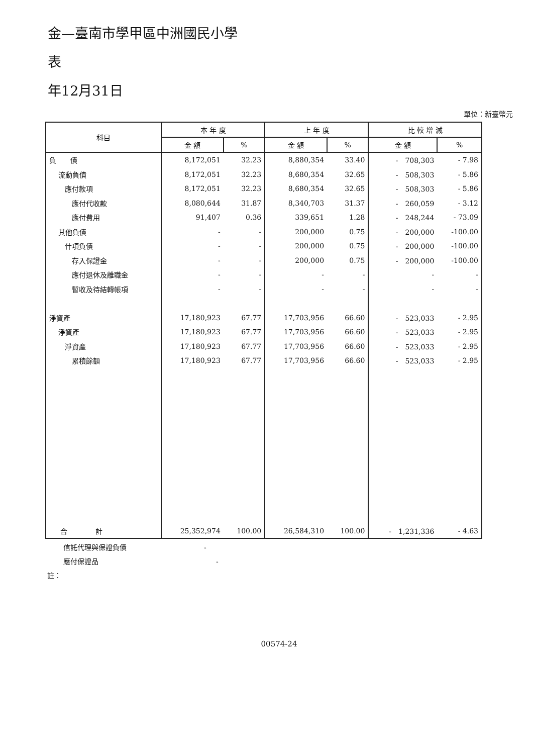金—臺南市學甲區中洲國民小學
表
年12月31日
單位：新臺幣元
| 科目 | 本 年 度 | | 上 年 度 | | 比 較 增 減 | |
| --- | --- | --- | --- | --- | --- | --- |
| | 金 額 | % | 金 額 | % | 金 額 | % |
| 負 債 | 8,172,051 | 32.23 | 8,880,354 | 33.40 | - 708,303 | - 7.98 |
| 流動負債 | 8,172,051 | 32.23 | 8,680,354 | 32.65 | - 508,303 | - 5.86 |
| 應付款項 | 8,172,051 | 32.23 | 8,680,354 | 32.65 | - 508,303 | - 5.86 |
| 應付代收款 | 8,080,644 | 31.87 | 8,340,703 | 31.37 | - 260,059 | - 3.12 |
| 應付費用 | 91,407 | 0.36 | 339,651 | 1.28 | - 248,244 | - 73.09 |
| 其他負債 | - | - | 200,000 | 0.75 | - 200,000 | -100.00 |
| 什項負債 | - | - | 200,000 | 0.75 | - 200,000 | -100.00 |
| 存入保證金 | - | - | 200,000 | 0.75 | - 200,000 | -100.00 |
| 應付退休及離職金 | - | - | - | - | - | - |
| 暫收及待結轉帳項 | - | - | - | - | - | - |
| 淨資產 | 17,180,923 | 67.77 | 17,703,956 | 66.60 | - 523,033 | - 2.95 |
| 淨資產 | 17,180,923 | 67.77 | 17,703,956 | 66.60 | - 523,033 | - 2.95 |
| 淨資產 | 17,180,923 | 67.77 | 17,703,956 | 66.60 | - 523,033 | - 2.95 |
| 累積餘額 | 17,180,923 | 67.77 | 17,703,956 | 66.60 | - 523,033 | - 2.95 |
| 合 計 | 25,352,974 | 100.00 | 26,584,310 | 100.00 | - 1,231,336 | - 4.63 |
信託代理與保證負債 -
應付保證品 -
註：
00574-24